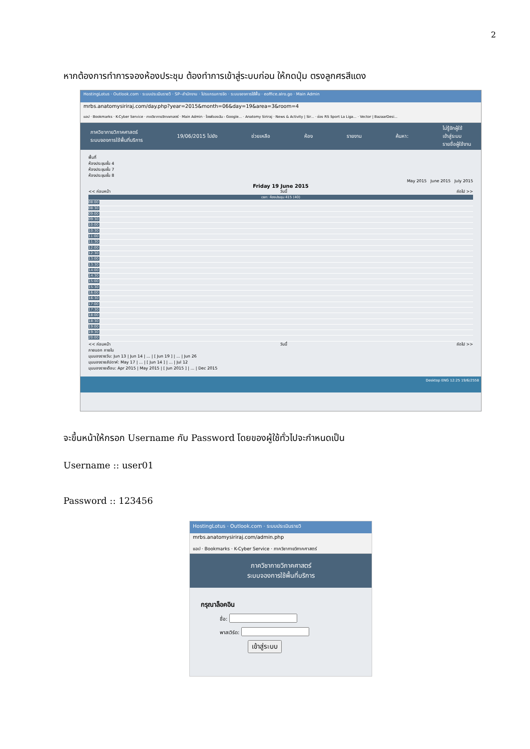2
หากต้องการทำการจองห้องประชุม ต้องทำการเข้าสู่ระบบก่อน ให้กดปุ่ม ตรงลูกศรสีแดง
HostingLotus · Outlook.com · ระบบประเมินรายวิ · SP--สำนักงาน · โปรแกรมการจัด · ระบบจองการใช้พื้น · eoffice.alro.go · Main Admin
mrbs.anatomysiriraj.com/day.php?year=2015&month=06&day=19&area=3&room=4
แอป · Bookmarks · K-Cyber Service · ภาควิชากายวิภาคศาสตร์ · Main Admin · ไดรฟ์ของฉัน - Google... · Anatomy Siriraj · News & Activity | Sir... · ช่อง RS Sport La Liga... · Vector | BazaarDesi...
ภาควิชากายวิภาคศาสตร์
ระบบจองการใช้พื้นที่บริการ
19/06/2015 ไปยัง ช่วยเหลือ ห้อง รายงาน ค้นหา:
ไม่รู้จักผู้ใช้
เข้าสู่ระบบ
รายชื่อผู้ใช้งาน
พื้นที่
ห้องประชุมชั้น 4
ห้องประชุมชั้น 7
ห้องประชุมชั้น 8
May 2015 June 2015 July 2015
Friday 19 June 2015
<< ก่อนหน้า วันนี้ ถัดไป >>
เวลา: ห้องประชุม 415 (40)
08:00
08:30
09:00
09:30
10:00
10:30
11:00
11:30
12:00
12:30
13:00
13:30
14:00
14:30
15:00
15:30
16:00
16:30
17:00
17:30
18:00
18:30
19:00
19:30
20:00
<< ก่อนหน้า วันนี้ ถัดไป >>
ภายนอก ภายใน
มุมมองรายวัน: Jun 13 | Jun 14 | ... | [ Jun 19 ] | ... | Jun 26
มุมมองรายสัปดาห์: May 17 | ... | [ Jun 14 ] | ... | Jul 12
มุมมองรายเดือน: Apr 2015 | May 2015 | [ Jun 2015 ] | ... | Dec 2015
Desktop ENG 12:25 19/6/2558
จะขึ้นหน้าให้กรอก Username กับ Password โดยของผู้ใช้ทั่วไปจะกำหนดเป็น
Username :: user01
Password :: 123456
HostingLotus · Outlook.com · ระบบประเมินรายวิ
mrbs.anatomysiriraj.com/admin.php
แอป · Bookmarks · K-Cyber Service · ภาควิชากายวิภาคศาสตร์
ภาควิชากายวิภาคศาสตร์
ระบบจองการใช้พื้นที่บริการ
กรุณาล็อคอิน
ชื่อ:
พาสเวิร์ด:
เข้าสู่ระบบ